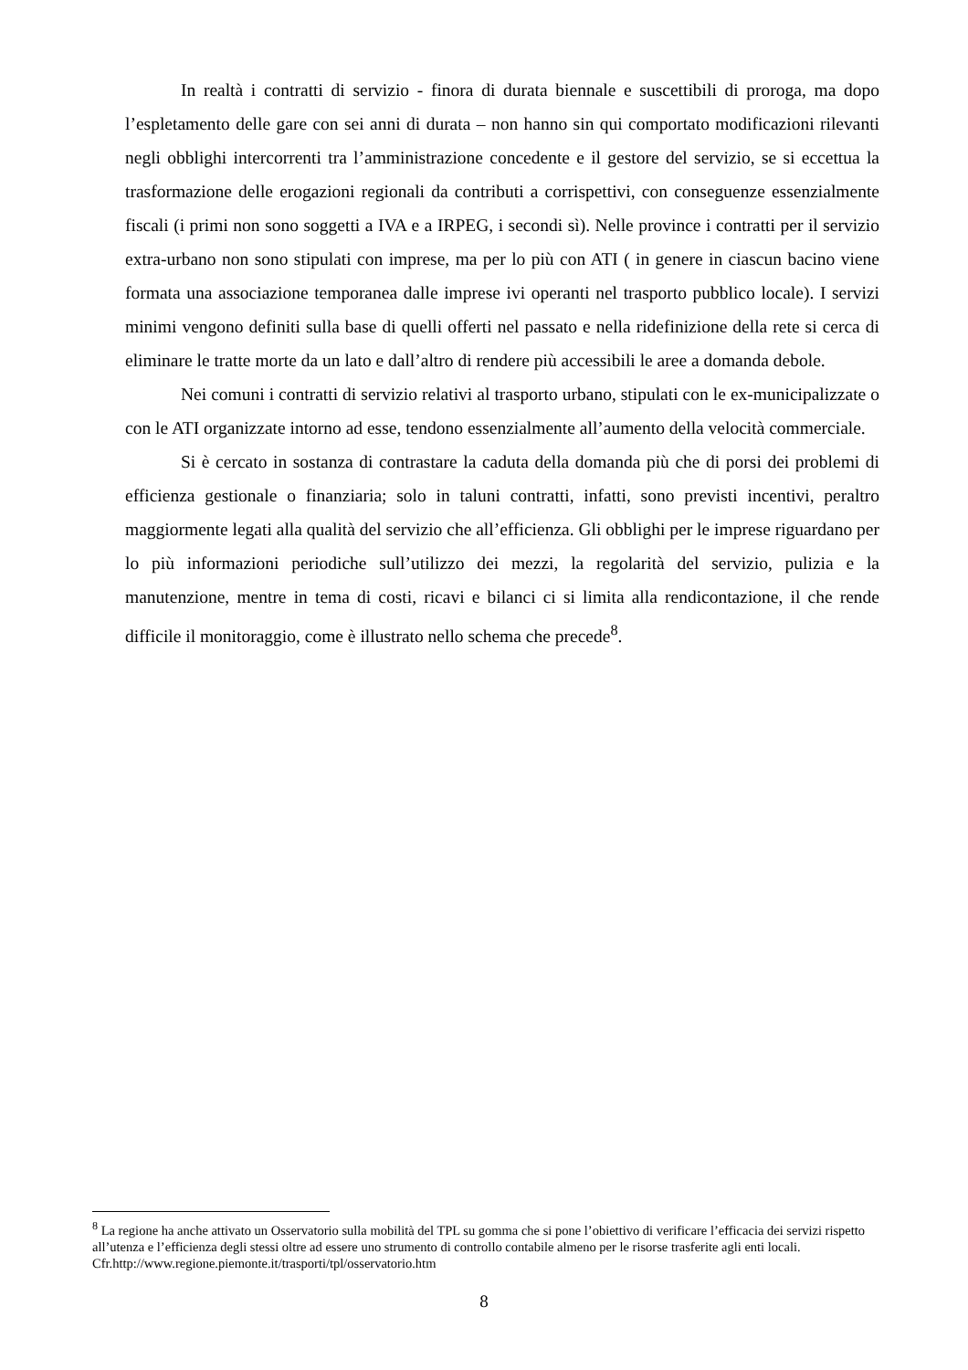In realtà i contratti di servizio - finora di durata biennale e suscettibili di proroga, ma dopo l’espletamento delle gare con sei anni di durata – non hanno sin qui comportato modificazioni rilevanti negli obblighi intercorrenti tra l’amministrazione concedente e il gestore del servizio, se si eccettua la trasformazione delle erogazioni regionali da contributi a corrispettivi, con conseguenze essenzialmente fiscali (i primi non sono soggetti a IVA e a IRPEG, i secondi sì). Nelle province i contratti per il servizio extra-urbano non sono stipulati con imprese, ma per lo più con ATI ( in genere in ciascun bacino viene formata una associazione temporanea dalle imprese ivi operanti nel trasporto pubblico locale). I servizi minimi vengono definiti sulla base di quelli offerti nel passato e nella ridefinizione della rete si cerca di eliminare le tratte morte da un lato e dall’altro di rendere più accessibili le aree a domanda debole.
Nei comuni i contratti di servizio relativi al trasporto urbano, stipulati con le ex-municipalizzate o con le ATI organizzate intorno ad esse, tendono essenzialmente all’aumento della velocità commerciale.
Si è cercato in sostanza di contrastare la caduta della domanda più che di porsi dei problemi di efficienza gestionale o finanziaria; solo in taluni contratti, infatti, sono previsti incentivi, peraltro maggiormente legati alla qualità del servizio che all’efficienza. Gli obblighi per le imprese riguardano per lo più informazioni periodiche sull’utilizzo dei mezzi, la regolarità del servizio, pulizia e la manutenzione, mentre in tema di costi, ricavi e bilanci ci si limita alla rendicontazione, il che rende difficile il monitoraggio, come è illustrato nello schema che precede<sup>8</sup>.
<sup>8</sup> La regione ha anche attivato un Osservatorio sulla mobilità del TPL su gomma che si pone l’obiettivo di verificare l’efficacia dei servizi rispetto all’utenza e l’efficienza degli stessi oltre ad essere uno strumento di controllo contabile almeno per le risorse trasferite agli enti locali. Cfr.http://www.regione.piemonte.it/trasporti/tpl/osservatorio.htm
8